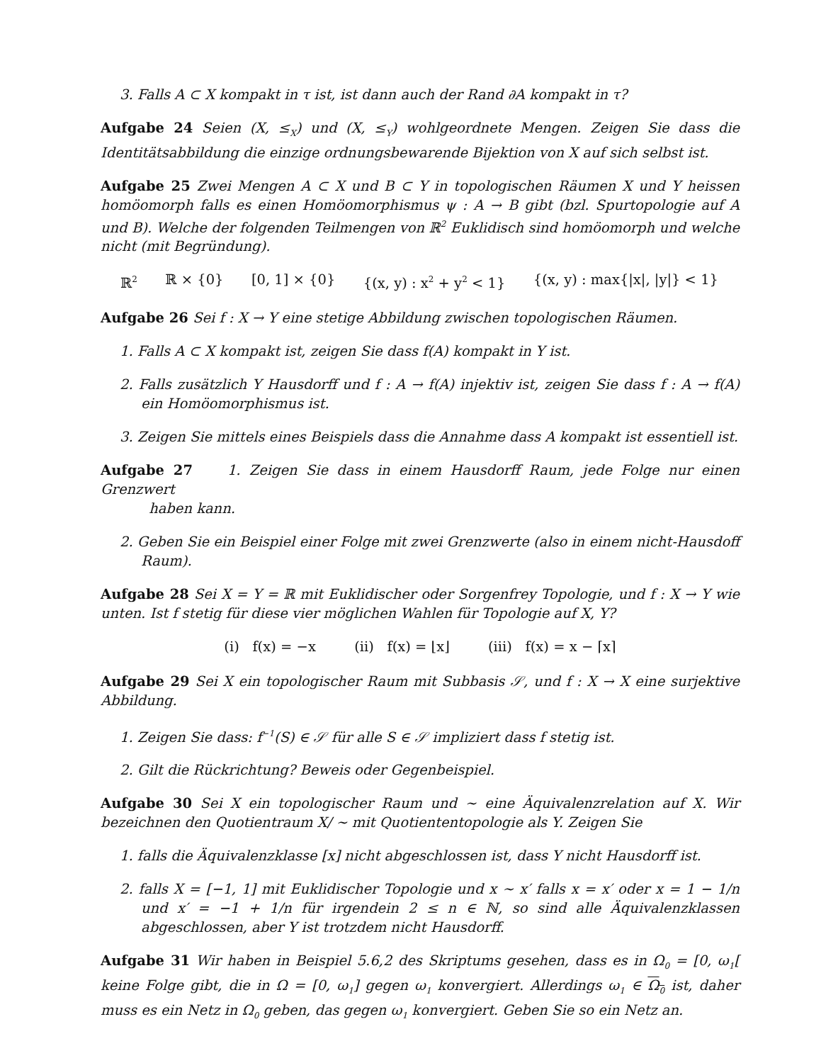3. Falls A ⊂ X kompakt in τ ist, ist dann auch der Rand ∂A kompakt in τ?
Aufgabe 24 Seien (X, ≤<sub>X</sub>) und (X, ≤<sub>Y</sub>) wohlgeordnete Mengen. Zeigen Sie dass die Identitätsabbildung die einzige ordnungsbewarende Bijektion von X auf sich selbst ist.
Aufgabe 25 Zwei Mengen A ⊂ X und B ⊂ Y in topologischen Räumen X und Y heissen homöomorph falls es einen Homöomorphismus ψ : A → B gibt (bzl. Spurtopologie auf A und B). Welche der folgenden Teilmengen von ℝ<sup>2</sup> Euklidisch sind homöomorph und welche nicht (mit Begründung).
ℝ<sup>2</sup> ℝ × {0} [0, 1] × {0} {(x, y) : x<sup>2</sup> + y<sup>2</sup> < 1} {(x, y) : max{|x|, |y|} < 1}
Aufgabe 26 Sei f : X → Y eine stetige Abbildung zwischen topologischen Räumen.
1. Falls A ⊂ X kompakt ist, zeigen Sie dass f(A) kompakt in Y ist.
2. Falls zusätzlich Y Hausdorff und f : A → f(A) injektiv ist, zeigen Sie dass f : A → f(A) ein Homöomorphismus ist.
3. Zeigen Sie mittels eines Beispiels dass die Annahme dass A kompakt ist essentiell ist.
Aufgabe 27 1. Zeigen Sie dass in einem Hausdorff Raum, jede Folge nur einen Grenzwert
haben kann.
2. Geben Sie ein Beispiel einer Folge mit zwei Grenzwerte (also in einem nicht-Hausdoff Raum).
Aufgabe 28 Sei X = Y = ℝ mit Euklidischer oder Sorgenfrey Topologie, und f : X → Y wie unten. Ist f stetig für diese vier möglichen Wahlen für Topologie auf X, Y?
(i) f(x) = −x (ii) f(x) = ⌊x⌋ (iii) f(x) = x − ⌈x⌉
Aufgabe 29 Sei X ein topologischer Raum mit Subbasis 𝒮, und f : X → X eine surjektive Abbildung.
1. Zeigen Sie dass: f<sup>−1</sup>(S) ∈ 𝒮 für alle S ∈ 𝒮 impliziert dass f stetig ist.
2. Gilt die Rückrichtung? Beweis oder Gegenbeispiel.
Aufgabe 30 Sei X ein topologischer Raum und ∼ eine Äquivalenzrelation auf X. Wir bezeichnen den Quotientraum X/ ∼ mit Quotiententopologie als Y. Zeigen Sie
1. falls die Äquivalenzklasse [x] nicht abgeschlossen ist, dass Y nicht Hausdorff ist.
2. falls X = [−1, 1] mit Euklidischer Topologie und x ∼ x′ falls x = x′ oder x = 1 − 1/n und x′ = −1 + 1/n für irgendein 2 ≤ n ∈ ℕ, so sind alle Äquivalenzklassen abgeschlossen, aber Y ist trotzdem nicht Hausdorff.
Aufgabe 31 Wir haben in Beispiel 5.6,2 des Skriptums gesehen, dass es in Ω<sub>0</sub> = [0, ω<sub>1</sub>[ keine Folge gibt, die in Ω = [0, ω<sub>1</sub>] gegen ω<sub>1</sub> konvergiert. Allerdings ω<sub>1</sub> ∈ Ω<sub>0</sub> ist, daher muss es ein Netz in Ω<sub>0</sub> geben, das gegen ω<sub>1</sub> konvergiert. Geben Sie so ein Netz an.